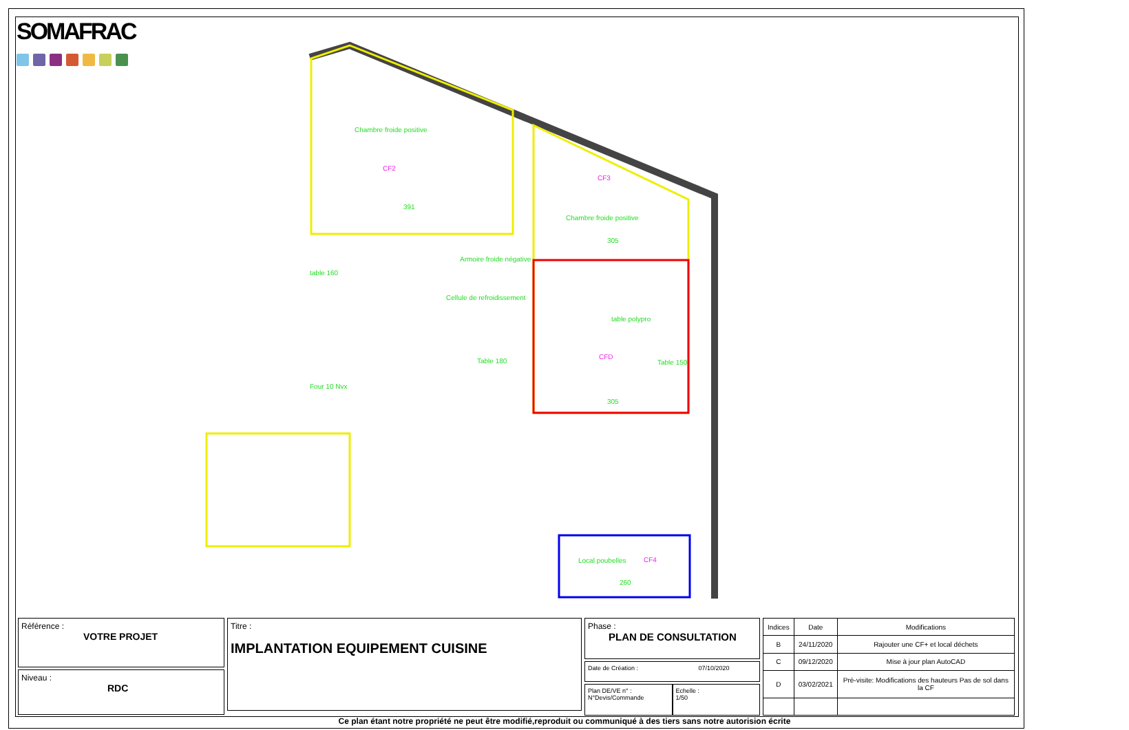SOMAFRAC
Chambre froide positive
CF2
Chambre froide positive
CF3
table 160
Armoire froide négative
Cellule de refroidissement
table polypro
Table 180
CFD
Table 150
Four 10 Nvx
Local poubelles
CF4
391
305
305
260
Référence :
VOTRE PROJET
Niveau :
RDC
Titre :
IMPLANTATION EQUIPEMENT CUISINE
Phase :
PLAN DE CONSULTATION
Date de Création : 07/10/2020
Plan DE/VE n° :
N°Devis/Commande
Echelle :
1/50
| Indices | Date | Modifications |
| --- | --- | --- |
| B | 24/11/2020 | Rajouter une CF+ et local déchets |
| C | 09/12/2020 | Mise à jour plan AutoCAD |
| D | 03/02/2021 | Prè-visite: Modifications des hauteurs Pas de sol dans la CF |
Ce plan étant notre propriété ne peut être modifié,reproduit ou communiqué à des tiers sans notre autorision écrite